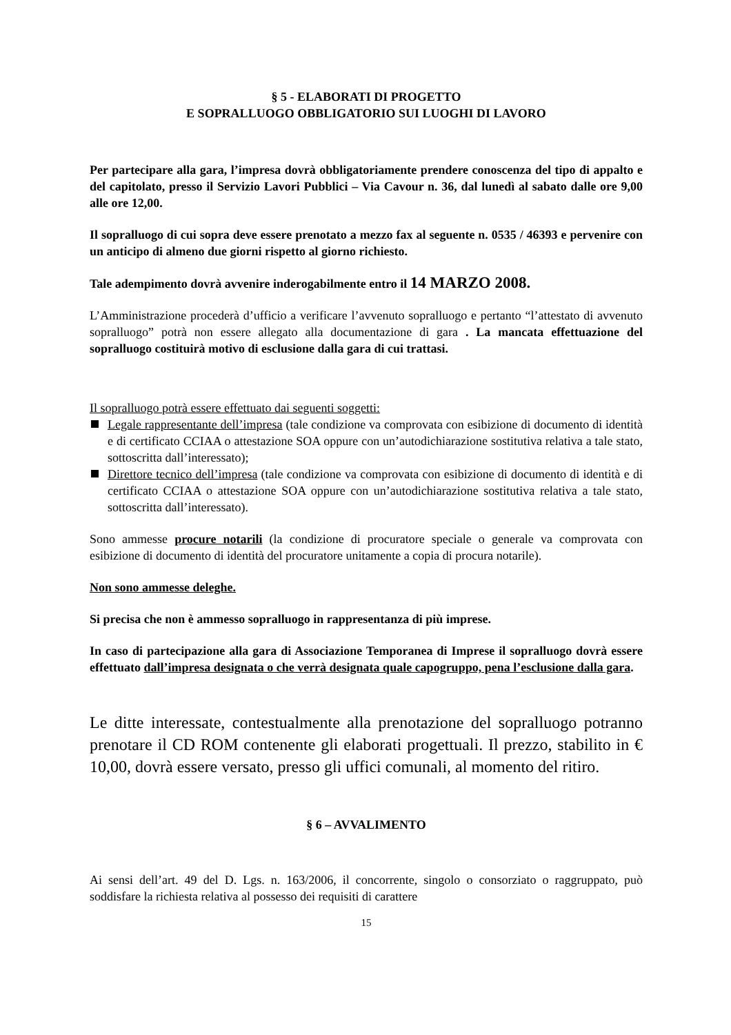§ 5 - ELABORATI DI PROGETTO
E SOPRALLUOGO OBBLIGATORIO SUI LUOGHI DI LAVORO
Per partecipare alla gara, l’impresa dovrà obbligatoriamente prendere conoscenza del tipo di appalto e del capitolato, presso il Servizio Lavori Pubblici – Via Cavour n. 36, dal lunedì al sabato dalle ore 9,00 alle ore 12,00.
Il sopralluogo di cui sopra deve essere prenotato a mezzo fax al seguente n. 0535 / 46393 e pervenire con un anticipo di almeno due giorni rispetto al giorno richiesto.
Tale adempimento dovrà avvenire inderogabilmente entro il 14 MARZO 2008.
L’Amministrazione procederà d’ufficio a verificare l’avvenuto sopralluogo e pertanto “l’attestato di avvenuto sopralluogo” potrà non essere allegato alla documentazione di gara . La mancata effettuazione del sopralluogo costituirà motivo di esclusione dalla gara di cui trattasi.
Il sopralluogo potrà essere effettuato dai seguenti soggetti:
Legale rappresentante dell’impresa (tale condizione va comprovata con esibizione di documento di identità e di certificato CCIAA o attestazione SOA oppure con un’autodichiarazione sostitutiva relativa a tale stato, sottoscritta dall’interessato);
Direttore tecnico dell’impresa (tale condizione va comprovata con esibizione di documento di identità e di certificato CCIAA o attestazione SOA oppure con un’autodichiarazione sostitutiva relativa a tale stato, sottoscritta dall’interessato).
Sono ammesse procure notarili (la condizione di procuratore speciale o generale va comprovata con esibizione di documento di identità del procuratore unitamente a copia di procura notarile).
Non sono ammesse deleghe.
Si precisa che non è ammesso sopralluogo in rappresentanza di più imprese.
In caso di partecipazione alla gara di Associazione Temporanea di Imprese il sopralluogo dovrà essere effettuato dall’impresa designata o che verrà designata quale capogruppo, pena l’esclusione dalla gara.
Le ditte interessate, contestualmente alla prenotazione del sopralluogo potranno prenotare il CD ROM contenente gli elaborati progettuali. Il prezzo, stabilito in € 10,00, dovrà essere versato, presso gli uffici comunali, al momento del ritiro.
§ 6 – AVVALIMENTO
Ai sensi dell’art. 49 del D. Lgs. n. 163/2006, il concorrente, singolo o consorziato o raggruppato, può soddisfare la richiesta relativa al possesso dei requisiti di carattere
15